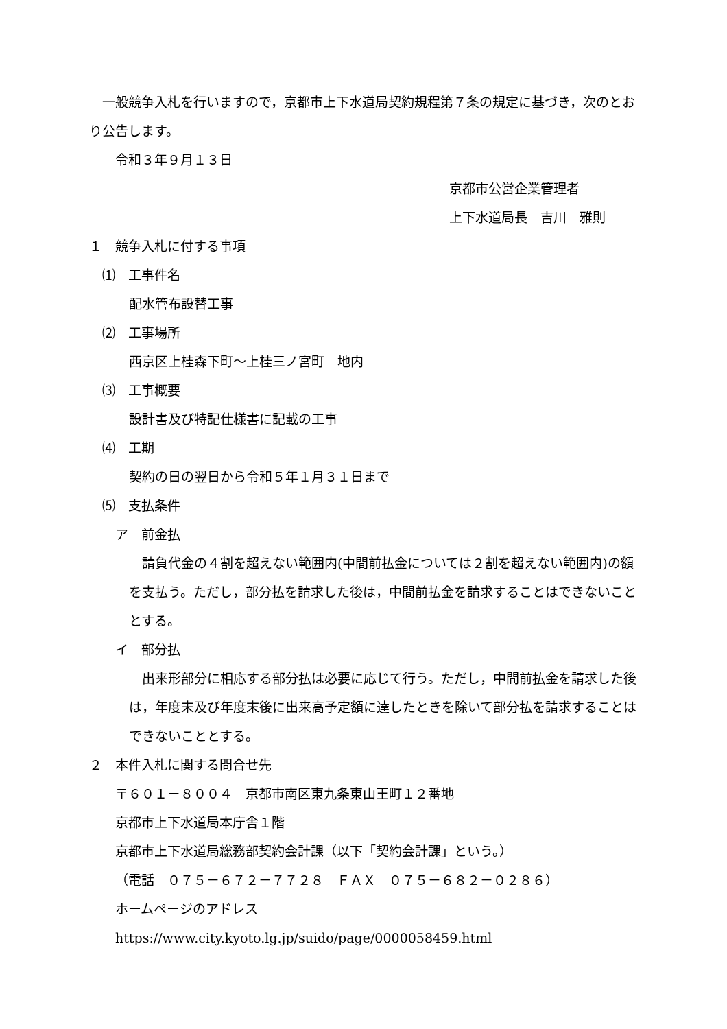一般競争入札を行いますので，京都市上下水道局契約規程第７条の規定に基づき，次のとおり公告します。
令和３年９月１３日
京都市公営企業管理者
上下水道局長　吉川　雅則
１　競争入札に付する事項
　⑴　工事件名
配水管布設替工事
　⑵　工事場所
西京区上桂森下町～上桂三ノ宮町　地内
　⑶　工事概要
設計書及び特記仕様書に記載の工事
　⑷　工期
契約の日の翌日から令和５年１月３１日まで
　⑸　支払条件
ア　前金払
　請負代金の４割を超えない範囲内(中間前払金については２割を超えない範囲内)の額を支払う。ただし，部分払を請求した後は，中間前払金を請求することはできないこととする。
イ　部分払
　出来形部分に相応する部分払は必要に応じて行う。ただし，中間前払金を請求した後は，年度末及び年度末後に出来高予定額に達したときを除いて部分払を請求することはできないこととする。
２　本件入札に関する問合せ先
〒６０１－８００４　京都市南区東九条東山王町１２番地
京都市上下水道局本庁舎１階
京都市上下水道局総務部契約会計課（以下「契約会計課」という。）
（電話　０７５－６７２－７７２８　ＦＡＸ　０７５－６８２－０２８６）
ホームページのアドレス
https://www.city.kyoto.lg.jp/suido/page/0000058459.html